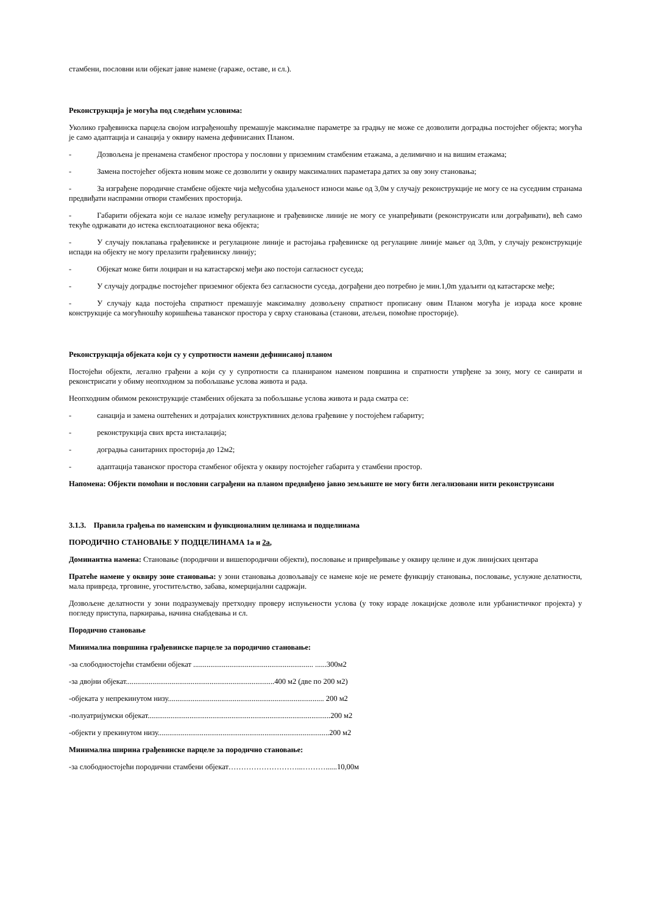стамбени, пословни или објекат јавне намене (гараже, оставе, и сл.).
Реконструкција је могућа под следећим условима:
Уколико грађевинска парцела својом изграђеношћу премашује максималне параметре за градњу не може се дозволити доградња постојећег објекта; могућа је само адаптација и санација у оквиру намена дефинисаних Планом.
- Дозвољена је пренамена стамбеног простора у пословни у приземним стамбеним етажама, а делимично и на вишим етажама;
- Замена постојећег објекта новим може се дозволити у оквиру максималних параметара датих за ову зону становања;
- За изграђене породичне стамбене објекте чија међусобна удаљеност износи мање од 3,0м у случају реконструкције не могу се на суседним странама предвиђати наспрамни отвори стамбених просторија.
- Габарити објеката који се налазе између регулационе и грађевинске линије не могу се унапређивати (реконструисати или дограђивати), већ само текуће одржавати до истека експлоатационог века објекта;
- У случају поклапања грађевинске и регулационе линије и растојања грађевинске од регулацине линије мањег од 3,0m, у случају реконструкције испади на објекту не могу прелазити грађевинску линију;
- Објекат може бити лоциран и на катастарској међи ако постоји сагласност суседа;
- У случају доградње постојећег приземног објекта без сагласности суседа, дограђени део потребно је мин.1,0m удаљити од катастарске међе;
- У случају када постојећа спратност премашује максималну дозвољену спратност прописану овим Планом могућа је израда косе кровне конструкције са могућношћу коришћења таванског простора у сврху становања (станови, атељеи, помоћне просторије).
Реконструкција објеката који су у супротности намени дефинисаној планом
Постојећи објекти, легално грађени а који су у супротности са планираном наменом површина и спратности утврђене за зону, могу се санирати и реконстрисати у обиму неопходном за побољшање услова живота и рада.
Неопходним обимом реконструкције стамбених објеката за побољшање услова живота и рада сматра се:
- санација и замена оштећених и дотрајалих конструктивних делова грађевине у постојећем габариту;
- реконструкција свих врста инсталација;
- доградња санитарних просторија до 12м2;
- адаптација таванског простора стамбеног објекта у оквиру постојећег габарита у стамбени простор.
Напомена: Објекти помоћни и пословни саграђени на планом предвиђено јавно земљиште не могу бити легализовани нити реконструисани
3.1.3. Правила грађења по наменским и функционалним целинама и подцелинама
ПОРОДИЧНО СТАНОВАЊЕ У ПОДЦЕЛИНАМА 1а и 2а,
Доминантна намена: Становање (породични и вишепородични објекти), пословање и привређивање у оквиру целине и дуж линијских центара
Пратеће намене у оквиру зоне становања: у зони становања дозвољавају се намене које не ремете функцију становања, пословање, услужне делатности, мала привреда, трговине, угоститељство, забава, комерцијални садржаји.
Дозвољене делатности у зони подразумевају претходну проверу испуњености услова (у току израде локацијске дозволе или урбанистичког пројекта) у погледу приступа, паркирања, начина снабдевања и сл.
Породично становање
Минимална површина грађевинске парцеле за породично становање:
-за слободностојећи стамбени објекат ............................................................... ......300м2
-за двојни објекат..............................................................................400 м2 (две по 200 м2)
-објеката у непрекинутом низу.................................................................................. 200 м2
-полуатријумски објекат................................................................................................200 м2
-објекти у прекинутом низу..........................................................................................200 м2
Минимална ширина грађевинске парцеле за породично становање:
-за слободностојећи породични стамбени објекат………………………...………......10,00м